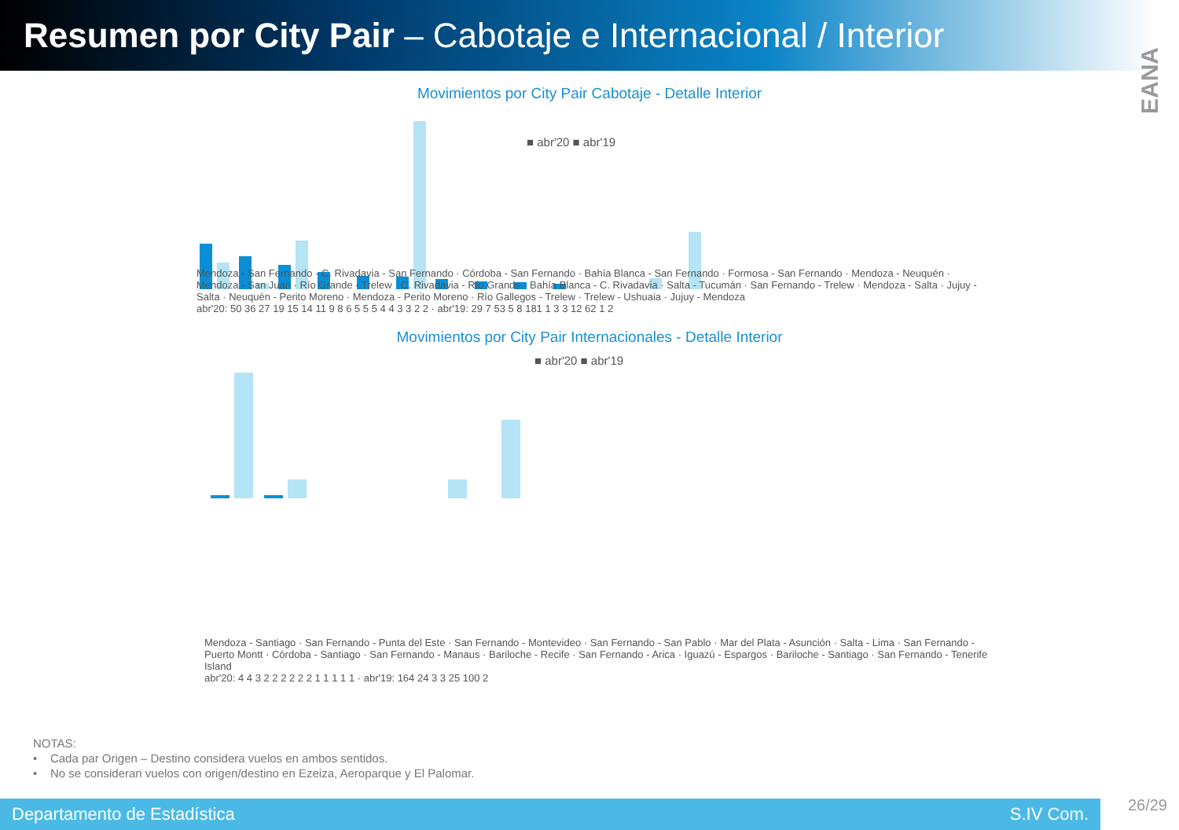Resumen por City Pair – Cabotaje e Internacional / Interior
EANA
Movimientos por City Pair Cabotaje - Detalle Interior
■ abr'20 ■ abr'19
Mendoza - San Fernando · C. Rivadavia - San Fernando · Córdoba - San Fernando · Bahía Blanca - San Fernando · Formosa - San Fernando · Mendoza - Neuquén · Mendoza - San Juan · Río Grande - Trelew · C. Rivadavia - Río Grande · Bahía Blanca - C. Rivadavia · Salta - Tucumán · San Fernando - Trelew · Mendoza - Salta · Jujuy - Salta · Neuquén - Perito Moreno · Mendoza - Perito Moreno · Río Gallegos - Trelew · Trelew - Ushuaia · Jujuy - Mendoza
abr'20: 50 36 27 19 15 14 11 9 8 6 5 5 5 4 4 3 3 2 2 · abr'19: 29 7 53 5 8 181 1 3 3 12 62 1 2
Movimientos por City Pair Internacionales - Detalle Interior
■ abr'20 ■ abr'19
Mendoza - Santiago · San Fernando - Punta del Este · San Fernando - Montevideo · San Fernando - San Pablo · Mar del Plata - Asunción · Salta - Lima · San Fernando - Puerto Montt · Córdoba - Santiago · San Fernando - Manaus · Bariloche - Recife · San Fernando - Arica · Iguazú - Espargos · Bariloche - Santiago · San Fernando - Tenerife Island
abr'20: 4 4 3 2 2 2 2 2 2 1 1 1 1 1 · abr'19: 164 24 3 3 25 100 2
NOTAS:
• Cada par Origen – Destino considera vuelos en ambos sentidos.
• No se consideran vuelos con origen/destino en Ezeiza, Aeroparque y El Palomar.
Departamento de Estadística S.IV Com.
26/29